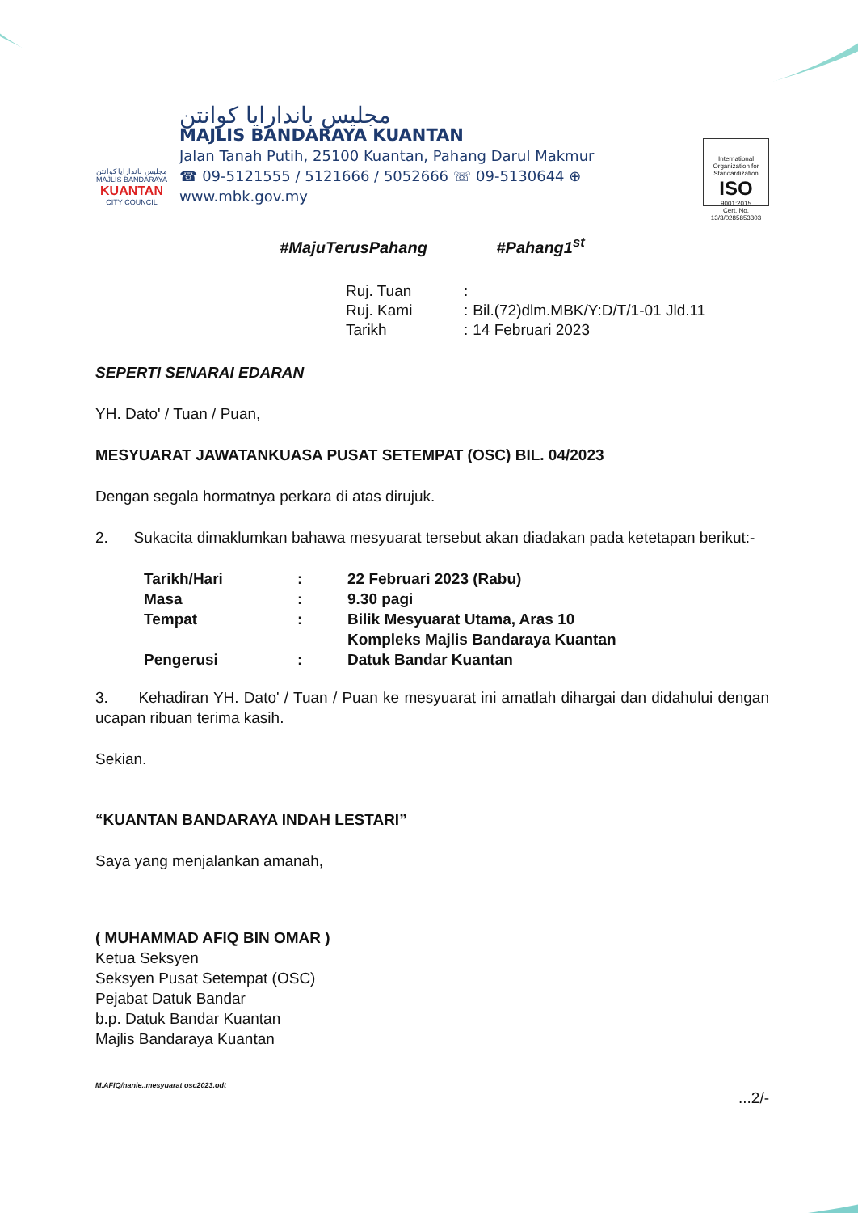مجليس باندارايا كوانتن
MAJLIS BANDARAYA
KUANTAN
CITY COUNCIL
مجليس باندارايا كوانتن
MAJLIS BANDARAYA KUANTAN
Jalan Tanah Putih, 25100 Kuantan, Pahang Darul Makmur
☎ 09-5121555 / 5121666 / 5052666 ☏ 09-5130644 ⊕ www.mbk.gov.my
International Organization for Standardization
ISO
9001:2015
Cert. No. 13/3/0285853303
#MajuTerusPahang #Pahang1<sup>st</sup>
| Ruj. Tuan | : | |
| Ruj. Kami | : | Bil.(72)dlm.MBK/Y:D/T/1-01 Jld.11 |
| Tarikh | : | 14 Februari 2023 |
SEPERTI SENARAI EDARAN
YH. Dato' / Tuan / Puan,
MESYUARAT JAWATANKUASA PUSAT SETEMPAT (OSC) BIL. 04/2023
Dengan segala hormatnya perkara di atas dirujuk.
2. Sukacita dimaklumkan bahawa mesyuarat tersebut akan diadakan pada ketetapan berikut:-
| Tarikh/Hari | : | 22 Februari 2023 (Rabu) |
| Masa | : | 9.30 pagi |
| Tempat | : | Bilik Mesyuarat Utama, Aras 10 Kompleks Majlis Bandaraya Kuantan |
| Pengerusi | : | Datuk Bandar Kuantan |
3. Kehadiran YH. Dato' / Tuan / Puan ke mesyuarat ini amatlah dihargai dan didahului dengan ucapan ribuan terima kasih.
Sekian.
“KUANTAN BANDARAYA INDAH LESTARI”
Saya yang menjalankan amanah,
( MUHAMMAD AFIQ BIN OMAR )
Ketua Seksyen
Seksyen Pusat Setempat (OSC)
Pejabat Datuk Bandar
b.p. Datuk Bandar Kuantan
Majlis Bandaraya Kuantan
M.AFIQ/nanie..mesyuarat osc2023.odt
...2/-